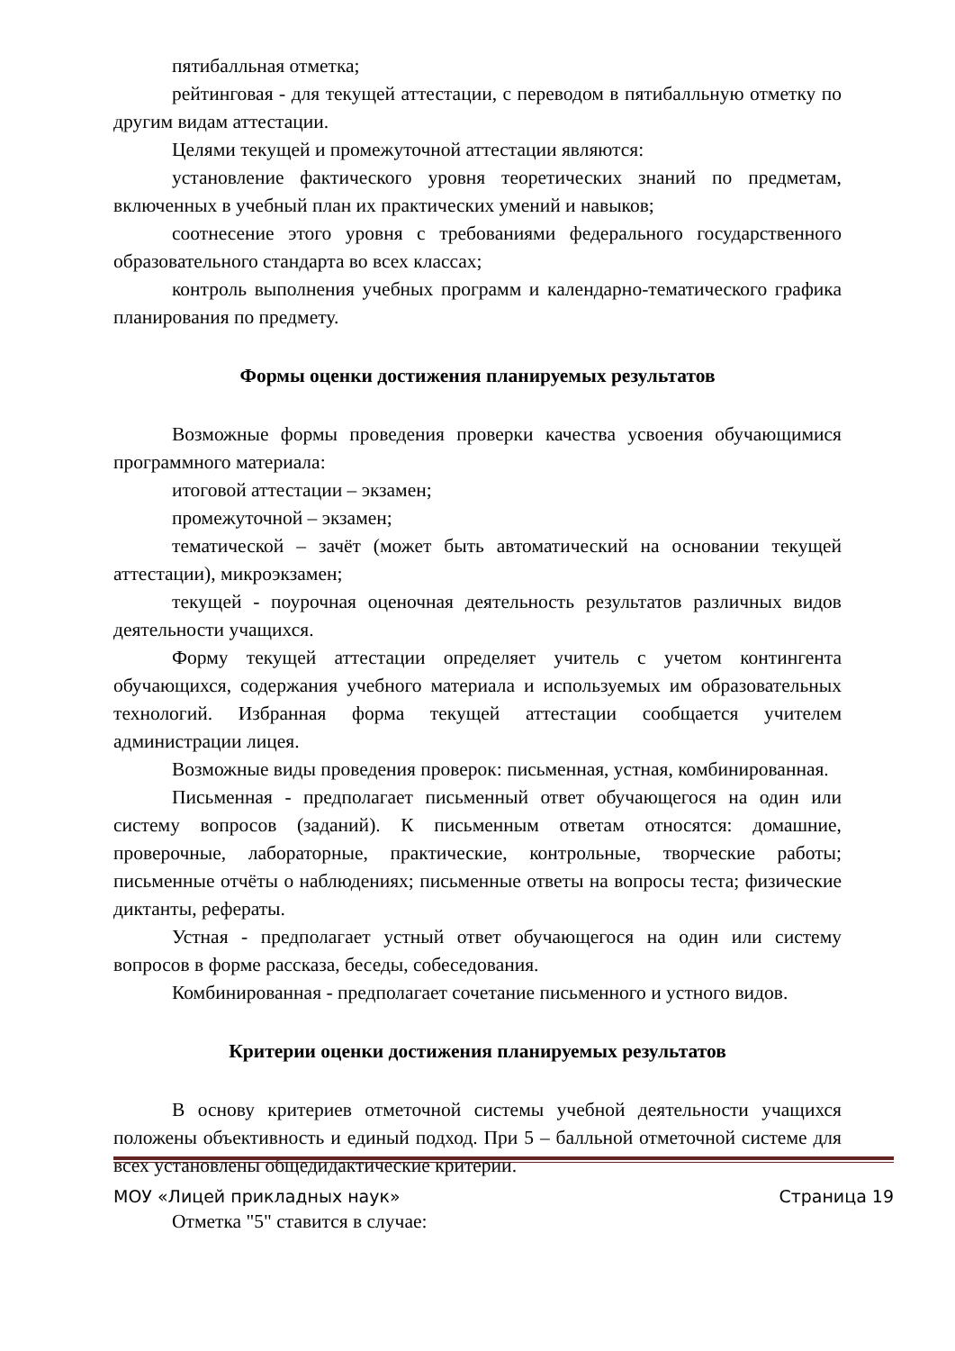пятибалльная отметка;
рейтинговая - для текущей аттестации, с переводом в пятибалльную отметку по другим видам аттестации.
Целями текущей и промежуточной аттестации являются:
установление фактического уровня теоретических знаний по предметам, включенных в учебный план их практических умений и навыков;
соотнесение этого уровня с требованиями федерального государственного образовательного стандарта во всех классах;
контроль выполнения учебных программ и календарно-тематического графика планирования по предмету.
Формы оценки достижения планируемых результатов
Возможные формы проведения проверки качества усвоения обучающимися программного материала:
итоговой аттестации – экзамен;
промежуточной – экзамен;
тематической – зачёт (может быть автоматический на основании текущей аттестации), микроэкзамен;
текущей - поурочная оценочная деятельность результатов различных видов деятельности учащихся.
Форму текущей аттестации определяет учитель с учетом контингента обучающихся, содержания учебного материала и используемых им образовательных технологий. Избранная форма текущей аттестации сообщается учителем администрации лицея.
Возможные виды проведения проверок: письменная, устная, комбинированная.
Письменная - предполагает письменный ответ обучающегося на один или систему вопросов (заданий). К письменным ответам относятся: домашние, проверочные, лабораторные, практические, контрольные, творческие работы; письменные отчёты о наблюдениях; письменные ответы на вопросы теста; физические диктанты, рефераты.
Устная - предполагает устный ответ обучающегося на один или систему вопросов в форме рассказа, беседы, собеседования.
Комбинированная - предполагает сочетание письменного и устного видов.
Критерии оценки достижения планируемых результатов
В основу критериев отметочной системы учебной деятельности учащихся положены объективность и единый подход. При 5 – балльной отметочной системе для всех установлены общедидактические критерии.
Отметка "5" ставится в случае:
МОУ «Лицей прикладных наук» Страница 19